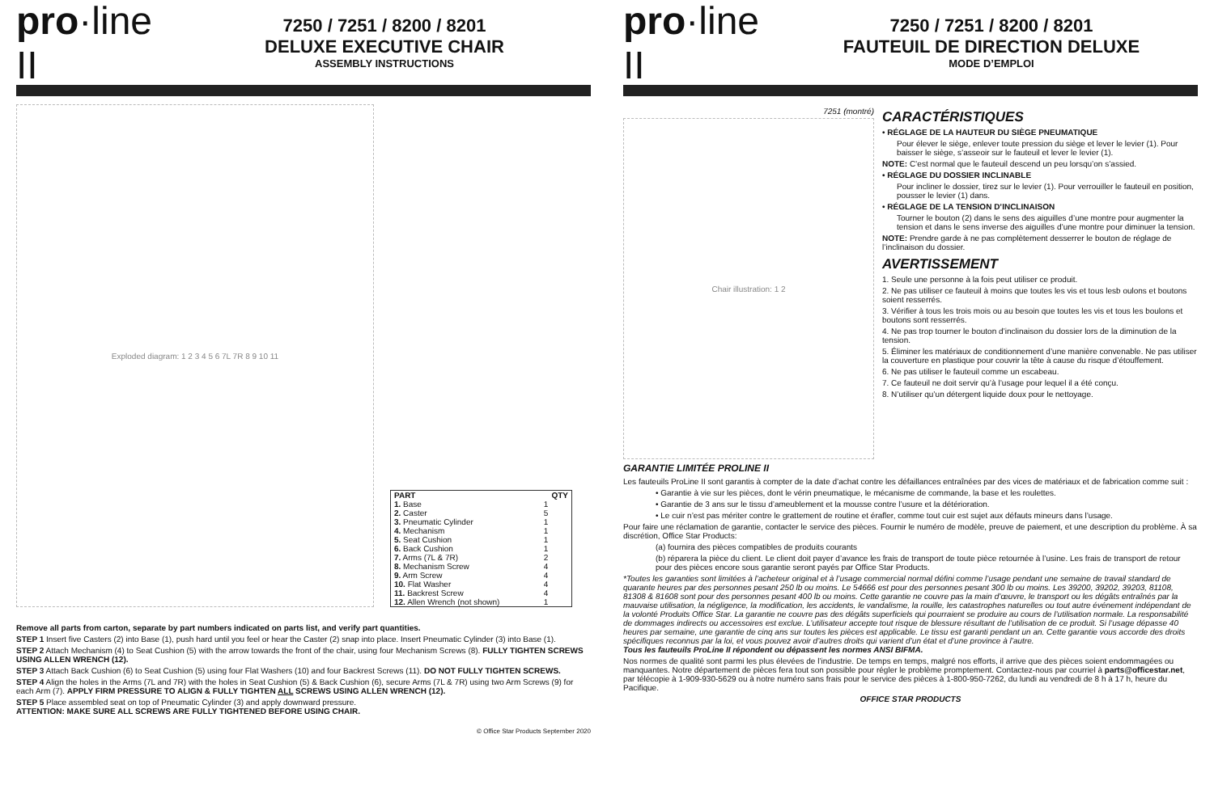pro·line II
7250 / 7251 / 8200 / 8201
DELUXE EXECUTIVE CHAIR
ASSEMBLY INSTRUCTIONS
Exploded diagram: 1 2 3 4 5 6 7L 7R 8 9 10 11
| PART | QTY |
| --- | --- |
| 1. Base | 1 |
| 2. Caster | 5 |
| 3. Pneumatic Cylinder | 1 |
| 4. Mechanism | 1 |
| 5. Seat Cushion | 1 |
| 6. Back Cushion | 1 |
| 7. Arms (7L & 7R) | 2 |
| 8. Mechanism Screw | 4 |
| 9. Arm Screw | 4 |
| 10. Flat Washer | 4 |
| 11. Backrest Screw | 4 |
| 12. Allen Wrench (not shown) | 1 |
Remove all parts from carton, separate by part numbers indicated on parts list, and verify part quantities.
STEP 1 Insert five Casters (2) into Base (1), push hard until you feel or hear the Caster (2) snap into place. Insert Pneumatic Cylinder (3) into Base (1).
STEP 2 Attach Mechanism (4) to Seat Cushion (5) with the arrow towards the front of the chair, using four Mechanism Screws (8). FULLY TIGHTEN SCREWS USING ALLEN WRENCH (12).
STEP 3 Attach Back Cushion (6) to Seat Cushion (5) using four Flat Washers (10) and four Backrest Screws (11). DO NOT FULLY TIGHTEN SCREWS.
STEP 4 Align the holes in the Arms (7L and 7R) with the holes in Seat Cushion (5) & Back Cushion (6), secure Arms (7L & 7R) using two Arm Screws (9) for each Arm (7). APPLY FIRM PRESSURE TO ALIGN & FULLY TIGHTEN ALL SCREWS USING ALLEN WRENCH (12).
STEP 5 Place assembled seat on top of Pneumatic Cylinder (3) and apply downward pressure.
ATTENTION: MAKE SURE ALL SCREWS ARE FULLY TIGHTENED BEFORE USING CHAIR.
© Office Star Products September 2020
pro·line II
7250 / 7251 / 8200 / 8201
FAUTEUIL DE DIRECTION DELUXE
MODE D’EMPLOI
7251 (montré)
Chair illustration: 1 2
CARACTÉRISTIQUES
• RÉGLAGE DE LA HAUTEUR DU SIÈGE PNEUMATIQUE
Pour élever le siège, enlever toute pression du siège et lever le levier (1). Pour baisser le siège, s’asseoir sur le fauteuil et lever le levier (1).
NOTE: C’est normal que le fauteuil descend un peu lorsqu’on s’assied.
• RÉGLAGE DU DOSSIER INCLINABLE
Pour incliner le dossier, tirez sur le levier (1). Pour verrouiller le fauteuil en position, pousser le levier (1) dans.
• RÉGLAGE DE LA TENSION D’INCLINAISON
Tourner le bouton (2) dans le sens des aiguilles d’une montre pour augmenter la tension et dans le sens inverse des aiguilles d’une montre pour diminuer la tension.
NOTE: Prendre garde à ne pas complètement desserrer le bouton de réglage de l’inclinaison du dossier.
AVERTISSEMENT
1. Seule une personne à la fois peut utiliser ce produit.
2. Ne pas utiliser ce fauteuil à moins que toutes les vis et tous lesb oulons et boutons soient resserrés.
3. Vérifier à tous les trois mois ou au besoin que toutes les vis et tous les boulons et boutons sont resserrés.
4. Ne pas trop tourner le bouton d’inclinaison du dossier lors de la diminution de la tension.
5. Éliminer les matériaux de conditionnement d’une manière convenable. Ne pas utiliser la couverture en plastique pour couvrir la tête à cause du risque d’étouffement.
6. Ne pas utiliser le fauteuil comme un escabeau.
7. Ce fauteuil ne doit servir qu’à l’usage pour lequel il a été conçu.
8. N’utiliser qu’un détergent liquide doux pour le nettoyage.
GARANTIE LIMITÉE PROLINE II
Les fauteuils ProLine II sont garantis à compter de la date d’achat contre les défaillances entraînées par des vices de matériaux et de fabrication comme suit :
• Garantie à vie sur les pièces, dont le vérin pneumatique, le mécanisme de commande, la base et les roulettes.
• Garantie de 3 ans sur le tissu d’ameublement et la mousse contre l’usure et la détérioration.
• Le cuir n’est pas mériter contre le grattement de routine et érafler, comme tout cuir est sujet aux défauts mineurs dans l’usage.
Pour faire une réclamation de garantie, contacter le service des pièces. Fournir le numéro de modèle, preuve de paiement, et une description du problème. À sa discrétion, Office Star Products:
(a) fournira des pièces compatibles de produits courants
(b) réparera la pièce du client. Le client doit payer d’avance les frais de transport de toute pièce retournée à l’usine. Les frais de transport de retour pour des pièces encore sous garantie seront payés par Office Star Products.
*Toutes les garanties sont limitées à l’acheteur original et à l’usage commercial normal défini comme l’usage pendant une semaine de travail standard de quarante heures par des personnes pesant 250 lb ou moins. Le 54666 est pour des personnes pesant 300 lb ou moins. Les 39200, 39202, 39203, 81108, 81308 & 81608 sont pour des personnes pesant 400 lb ou moins. Cette garantie ne couvre pas la main d’œuvre, le transport ou les dégâts entraînés par la mauvaise utilisation, la négligence, la modification, les accidents, le vandalisme, la rouille, les catastrophes naturelles ou tout autre événement indépendant de la volonté Produits Office Star. La garantie ne couvre pas des dégâts superficiels qui pourraient se produire au cours de l’utilisation normale. La responsabilité de dommages indirects ou accessoires est exclue. L’utilisateur accepte tout risque de blessure résultant de l’utilisation de ce produit. Si l’usage dépasse 40 heures par semaine, une garantie de cinq ans sur toutes les pièces est applicable. Le tissu est garanti pendant un an. Cette garantie vous accorde des droits spécifiques reconnus par la loi, et vous pouvez avoir d’autres droits qui varient d’un état et d’une province à l’autre.
Tous les fauteuils ProLine II répondent ou dépassent les normes ANSI BIFMA.
Nos normes de qualité sont parmi les plus élevées de l’industrie. De temps en temps, malgré nos efforts, il arrive que des pièces soient endommagées ou manquantes. Notre département de pièces fera tout son possible pour régler le problème promptement. Contactez-nous par courriel à parts@officestar.net, par télécopie à 1-909-930-5629 ou à notre numéro sans frais pour le service des pièces à 1-800-950-7262, du lundi au vendredi de 8 h à 17 h, heure du Pacifique.
OFFICE STAR PRODUCTS